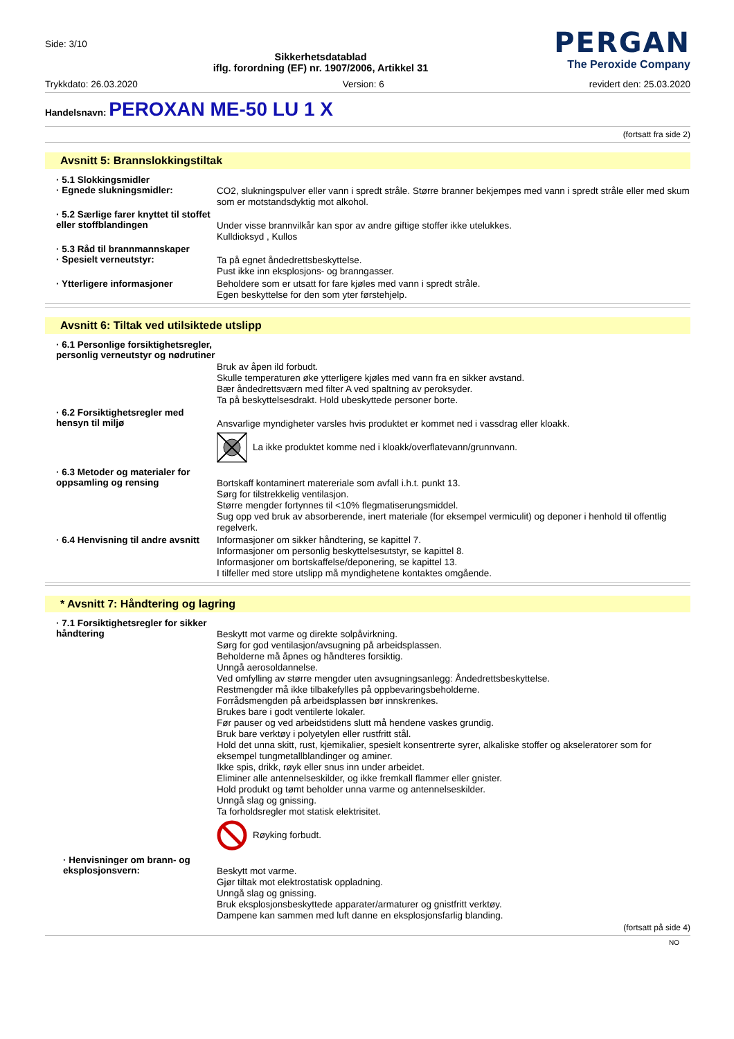Side: 3/10
Sikkerhetsdatablad
iflg. forordning (EF) nr. 1907/2006, Artikkel 31
PERGAN
The Peroxide Company
Trykkdato: 26.03.2020 Version: 6 revidert den: 25.03.2020
Handelsnavn: PEROXAN ME-50 LU 1 X
(fortsatt fra side 2)
Avsnitt 5: Brannslokkingstiltak
· 5.1 Slokkingsmidler
· Egnede slukningsmidler:
CO2, slukningspulver eller vann i spredt stråle. Større branner bekjempes med vann i spredt stråle eller med skum som er motstandsdyktig mot alkohol.
· 5.2 Særlige farer knyttet til stoffet eller stoffblandingen
Under visse brannvilkår kan spor av andre giftige stoffer ikke utelukkes.
Kulldioksyd , Kullos
· 5.3 Råd til brannmannskaper
· Spesielt verneutstyr:
Ta på egnet åndedrettsbeskyttelse.
Pust ikke inn eksplosjons- og branngasser.
· Ytterligere informasjoner
Beholdere som er utsatt for fare kjøles med vann i spredt stråle.
Egen beskyttelse for den som yter førstehjelp.
Avsnitt 6: Tiltak ved utilsiktede utslipp
· 6.1 Personlige forsiktighetsregler, personlig verneutstyr og nødrutiner
Bruk av åpen ild forbudt.
Skulle temperaturen øke ytterligere kjøles med vann fra en sikker avstand.
Bær åndedrettsværn med filter A ved spaltning av peroksyder.
Ta på beskyttelsesdrakt. Hold ubeskyttede personer borte.
· 6.2 Forsiktighetsregler med hensyn til miljø
Ansvarlige myndigheter varsles hvis produktet er kommet ned i vassdrag eller kloakk.
La ikke produktet komme ned i kloakk/overflatevann/grunnvann.
· 6.3 Metoder og materialer for oppsamling og rensing
Bortskaff kontaminert matereriale som avfall i.h.t. punkt 13.
Sørg for tilstrekkelig ventilasjon.
Større mengder fortynnes til <10% flegmatiserungsmiddel.
Sug opp ved bruk av absorberende, inert materiale (for eksempel vermiculit) og deponer i henhold til offentlig regelverk.
· 6.4 Henvisning til andre avsnitt
Informasjoner om sikker håndtering, se kapittel 7.
Informasjoner om personlig beskyttelsesutstyr, se kapittel 8.
Informasjoner om bortskaffelse/deponering, se kapittel 13.
I tilfeller med store utslipp må myndighetene kontaktes omgående.
* Avsnitt 7: Håndtering og lagring
· 7.1 Forsiktighetsregler for sikker håndtering
Beskytt mot varme og direkte solpåvirkning.
Sørg for god ventilasjon/avsugning på arbeidsplassen.
Beholderne må åpnes og håndteres forsiktig.
Unngå aerosoldannelse.
Ved omfylling av større mengder uten avsugningsanlegg: Åndedrettsbeskyttelse.
Restmengder må ikke tilbakefylles på oppbevaringsbeholderne.
Forrådsmengden på arbeidsplassen bør innskrenkes.
Brukes bare i godt ventilerte lokaler.
Før pauser og ved arbeidstidens slutt må hendene vaskes grundig.
Bruk bare verktøy i polyetylen eller rustfritt stål.
Hold det unna skitt, rust, kjemikalier, spesielt konsentrerte syrer, alkaliske stoffer og akseleratorer som for eksempel tungmetallblandinger og aminer.
Ikke spis, drikk, røyk eller snus inn under arbeidet.
Eliminer alle antennelseskilder, og ikke fremkall flammer eller gnister.
Hold produkt og tømt beholder unna varme og antennelseskilder.
Unngå slag og gnissing.
Ta forholdsregler mot statisk elektrisitet.
Røyking forbudt.
· Henvisninger om brann- og eksplosjonsvern:
Beskytt mot varme.
Gjør tiltak mot elektrostatisk oppladning.
Unngå slag og gnissing.
Bruk eksplosjonsbeskyttede apparater/armaturer og gnistfritt verktøy.
Dampene kan sammen med luft danne en eksplosjonsfarlig blanding.
(fortsatt på side 4)
NO